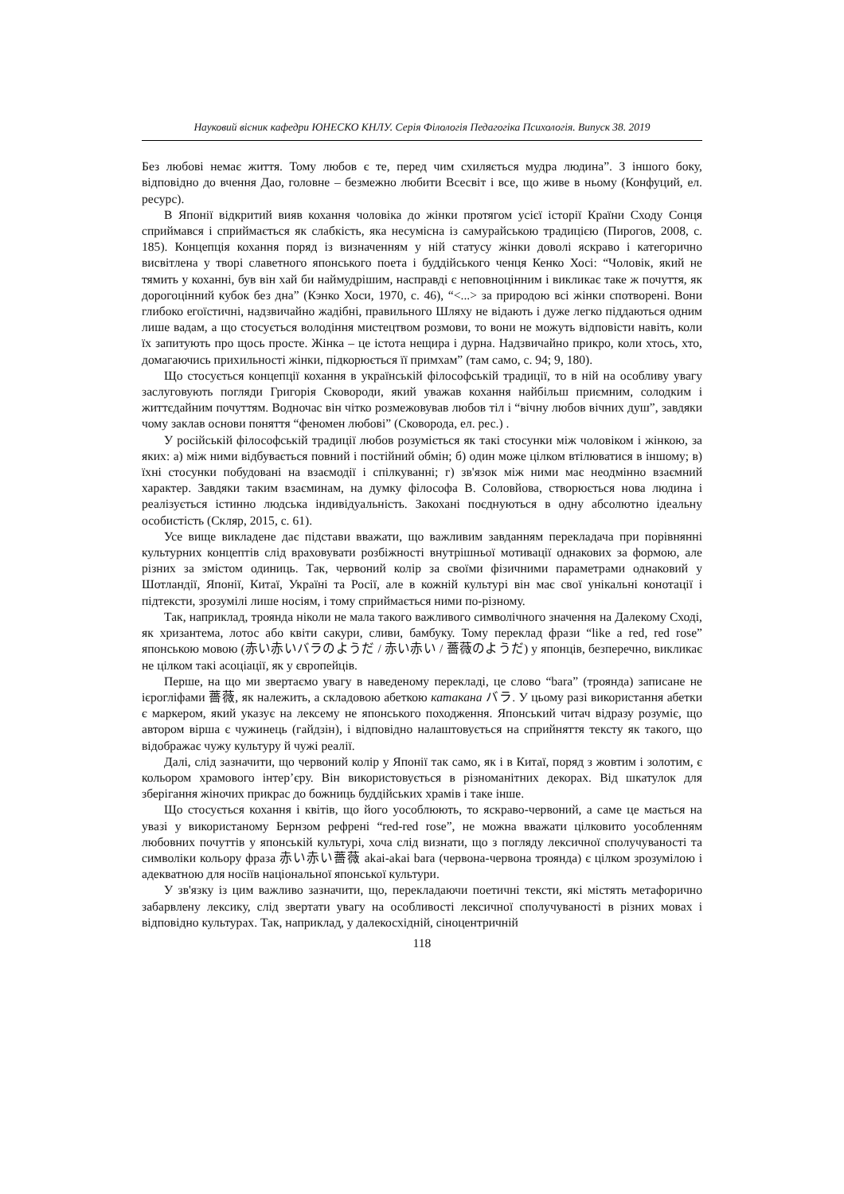Науковий вісник кафедри ЮНЕСКО КНЛУ. Серія Філологія Педагогіка Психологія. Випуск 38. 2019
Без любові немає життя. Тому любов є те, перед чим схиляється мудра людина”. З іншого боку, відповідно до вчення Дао, головне – безмежно любити Всесвіт і все, що живе в ньому (Конфуций, ел. ресурс).
В Японії відкритий вияв кохання чоловіка до жінки протягом усієї історії Країни Сходу Сонця сприймався і сприймається як слабкість, яка несумісна із самурайською традицією (Пирогов, 2008, с. 185). Концепція кохання поряд із визначенням у ній статусу жінки доволі яскраво і категорично висвітлена у творі славетного японського поета і буддійського ченця Кенко Хосі: “Чоловік, який не тямить у коханні, був він хай би наймудрішим, насправді є неповноцінним і викликає таке ж почуття, як дорогоцінний кубок без дна” (Кэнко Хоси, 1970, с. 46), “<...> за природою всі жінки спотворені. Вони глибоко егоїстичні, надзвичайно жадібні, правильного Шляху не відають і дуже легко піддаються одним лише вадам, а що стосується володіння мистецтвом розмови, то вони не можуть відповісти навіть, коли їх запитують про щось просте. Жінка – це істота нещира і дурна. Надзвичайно прикро, коли хтось, хто, домагаючись прихильності жінки, підкорюється її примхам” (там само, с. 94; 9, 180).
Що стосується концепції кохання в українській філософській традиції, то в ній на особливу увагу заслуговують погляди Григорія Сковороди, який уважав кохання найбільш приємним, солодким і життєдайним почуттям. Водночас він чітко розмежовував любов тіл і “вічну любов вічних душ”, завдяки чому заклав основи поняття “феномен любові” (Сковорода, ел. рес.) .
У російській філософській традиції любов розуміється як такі стосунки між чоловіком і жінкою, за яких: а) між ними відбувається повний і постійний обмін; б) один може цілком втілюватися в іншому; в) їхні стосунки побудовані на взаємодії і спілкуванні; г) зв'язок між ними має неодмінно взаємний характер. Завдяки таким взаєминам, на думку філософа В. Соловйова, створюється нова людина і реалізується істинно людська індивідуальність. Закохані поєднуються в одну абсолютно ідеальну особистість (Скляр, 2015, с. 61).
Усе вище викладене дає підстави вважати, що важливим завданням перекладача при порівнянні культурних концептів слід враховувати розбіжності внутрішньої мотивації однакових за формою, але різних за змістом одиниць. Так, червоний колір за своїми фізичними параметрами однаковий у Шотландії, Японії, Китаї, Україні та Росії, але в кожній культурі він має свої унікальні конотації і підтексти, зрозумілі лише носіям, і тому сприймається ними по-різному.
Так, наприклад, троянда ніколи не мала такого важливого символічного значення на Далекому Сході, як хризантема, лотос або квіти сакури, сливи, бамбуку. Тому переклад фрази “like a red, red rose” японською мовою (赤い赤いバラのようだ / 赤い赤い / 薔薇のようだ) у японців, безперечно, викликає не цілком такі асоціації, як у європейців.
Перше, на що ми звертаємо увагу в наведеному перекладі, це слово “bara” (троянда) записане не ієрогліфами 薔薇, як належить, а складовою абеткою катакана バラ. У цьому разі використання абетки є маркером, який указує на лексему не японського походження. Японський читач відразу розуміє, що автором вірша є чужинець (гайдзін), і відповідно налаштовується на сприйняття тексту як такого, що відображає чужу культуру й чужі реалії.
Далі, слід зазначити, що червоний колір у Японії так само, як і в Китаї, поряд з жовтим і золотим, є кольором храмового інтер’єру. Він використовується в різноманітних декорах. Від шкатулок для зберігання жіночих прикрас до божниць буддійських храмів і таке інше.
Що стосується кохання і квітів, що його уособлюють, то яскраво-червоний, а саме це мається на увазі у використаному Бернзом рефрені “red-red rose”, не можна вважати цілковито уособленням любовних почуттів у японській культурі, хоча слід визнати, що з погляду лексичної сполучуваності та символіки кольору фраза 赤い赤い薔薇 akai-akai bara (червона-червона троянда) є цілком зрозумілою і адекватною для носіїв національної японської культури.
У зв'язку із цим важливо зазначити, що, перекладаючи поетичні тексти, які містять метафорично забарвлену лексику, слід звертати увагу на особливості лексичної сполучуваності в різних мовах і відповідно культурах. Так, наприклад, у далекосхідній, сіноцентричній
118